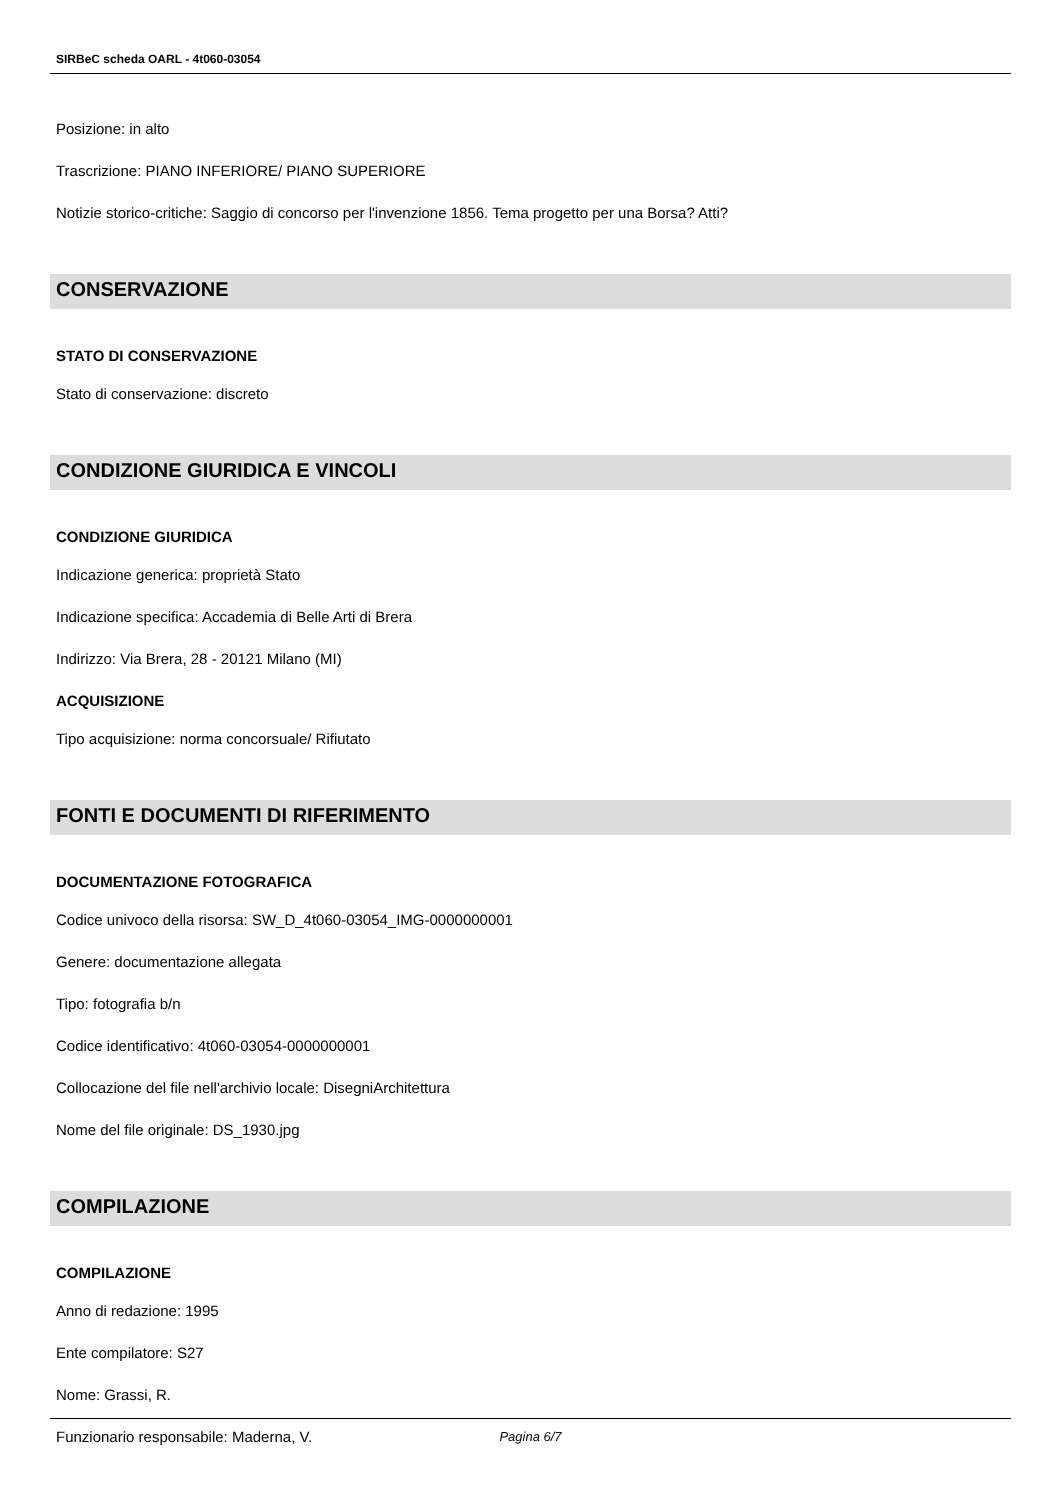SIRBeC scheda OARL - 4t060-03054
Posizione: in alto
Trascrizione: PIANO INFERIORE/ PIANO SUPERIORE
Notizie storico-critiche: Saggio di concorso per l'invenzione 1856. Tema progetto per una Borsa? Atti?
CONSERVAZIONE
STATO DI CONSERVAZIONE
Stato di conservazione: discreto
CONDIZIONE GIURIDICA E VINCOLI
CONDIZIONE GIURIDICA
Indicazione generica: proprietà Stato
Indicazione specifica: Accademia di Belle Arti di Brera
Indirizzo: Via Brera, 28 - 20121 Milano (MI)
ACQUISIZIONE
Tipo acquisizione: norma concorsuale/ Rifiutato
FONTI E DOCUMENTI DI RIFERIMENTO
DOCUMENTAZIONE FOTOGRAFICA
Codice univoco della risorsa: SW_D_4t060-03054_IMG-0000000001
Genere: documentazione allegata
Tipo: fotografia b/n
Codice identificativo: 4t060-03054-0000000001
Collocazione del file nell'archivio locale: DisegniArchitettura
Nome del file originale: DS_1930.jpg
COMPILAZIONE
COMPILAZIONE
Anno di redazione: 1995
Ente compilatore: S27
Nome: Grassi, R.
Funzionario responsabile: Maderna, V.
Pagina 6/7